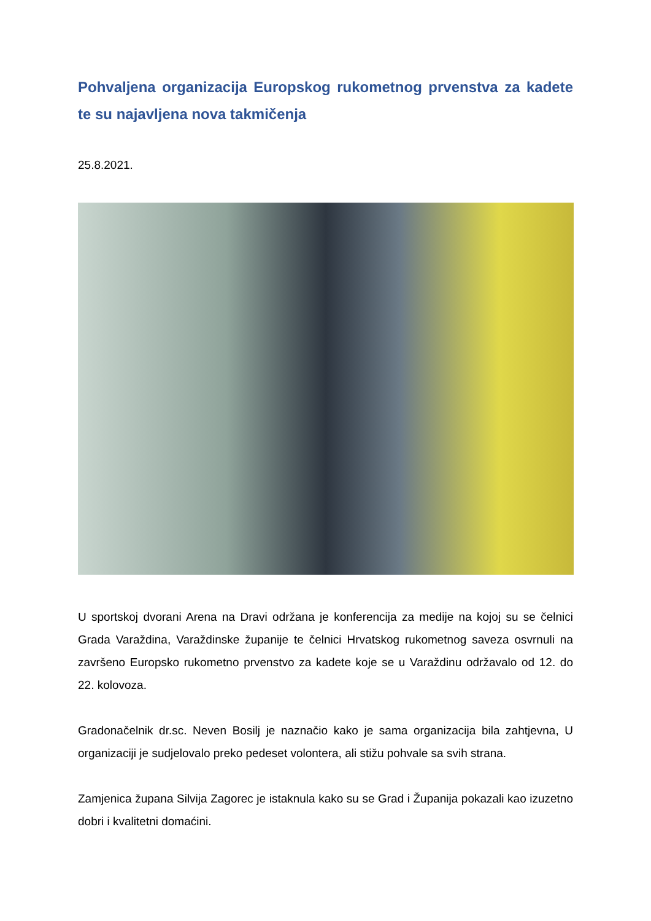Pohvaljena organizacija Europskog rukometnog prvenstva za kadete te su najavljena nova takmičenja
25.8.2021.
U sportskoj dvorani Arena na Dravi održana je konferencija za medije na kojoj su se čelnici Grada Varaždina, Varaždinske županije te čelnici Hrvatskog rukometnog saveza osvrnuli na završeno Europsko rukometno prvenstvo za kadete koje se u Varaždinu održavalo od 12. do 22. kolovoza.
Gradonačelnik dr.sc. Neven Bosilj je naznačio kako je sama organizacija bila zahtjevna, U organizaciji je sudjelovalo preko pedeset volontera, ali stižu pohvale sa svih strana.
Zamjenica župana Silvija Zagorec je istaknula kako su se Grad i Županija pokazali kao izuzetno dobri i kvalitetni domaćini.